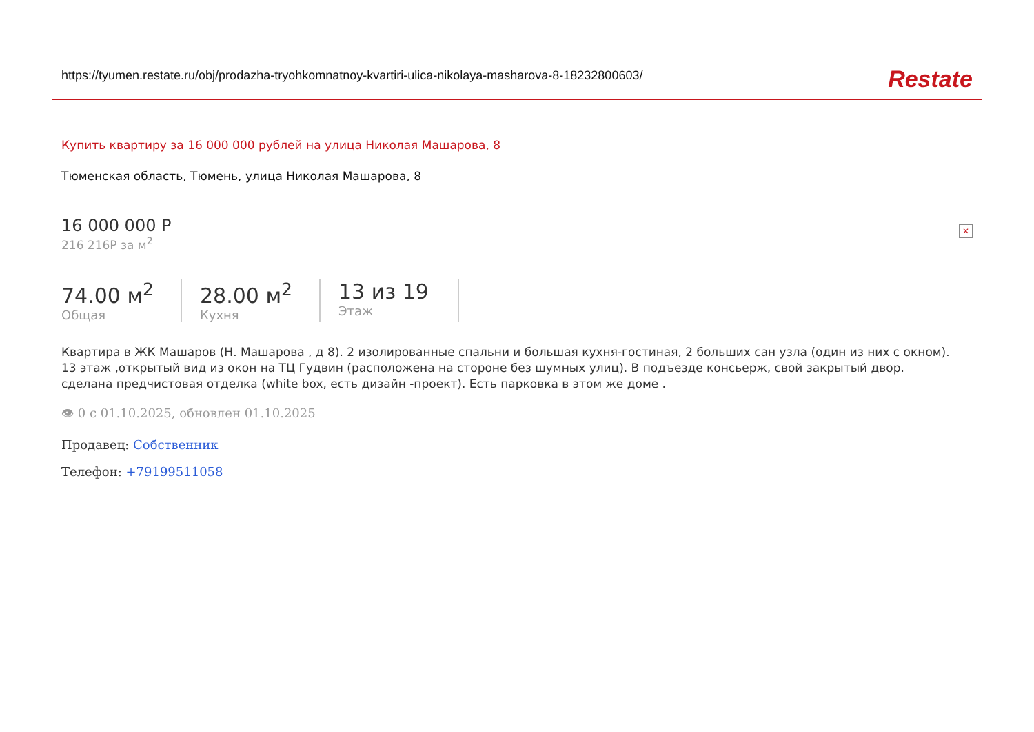https://tyumen.restate.ru/obj/prodazha-tryohkomnatnoy-kvartiri-ulica-nikolaya-masharova-8-18232800603/
Restate
Купить квартиру за 16 000 000 рублей на улица Николая Машарова, 8
Тюменская область, Тюмень, улица Николая Машарова, 8
16 000 000 Р
216 216Р за м<sup>2</sup>
✕
74.00 м<sup>2</sup>
Общая
28.00 м<sup>2</sup>
Кухня
13 из 19
Этаж
Квартира в ЖК Машаров (Н. Машарова , д 8). 2 изолированные спальни и большая кухня-гостиная, 2 больших сан узла (один из них с окном).
13 этаж ,открытый вид из окон на ТЦ Гудвин (расположена на стороне без шумных улиц). В подъезде консьерж, свой закрытый двор.
сделана предчистовая отделка (white box, есть дизайн -проект). Есть парковка в этом же доме .
👁 0 с 01.10.2025, обновлен 01.10.2025
Продавец: Собственник
Телефон: +79199511058